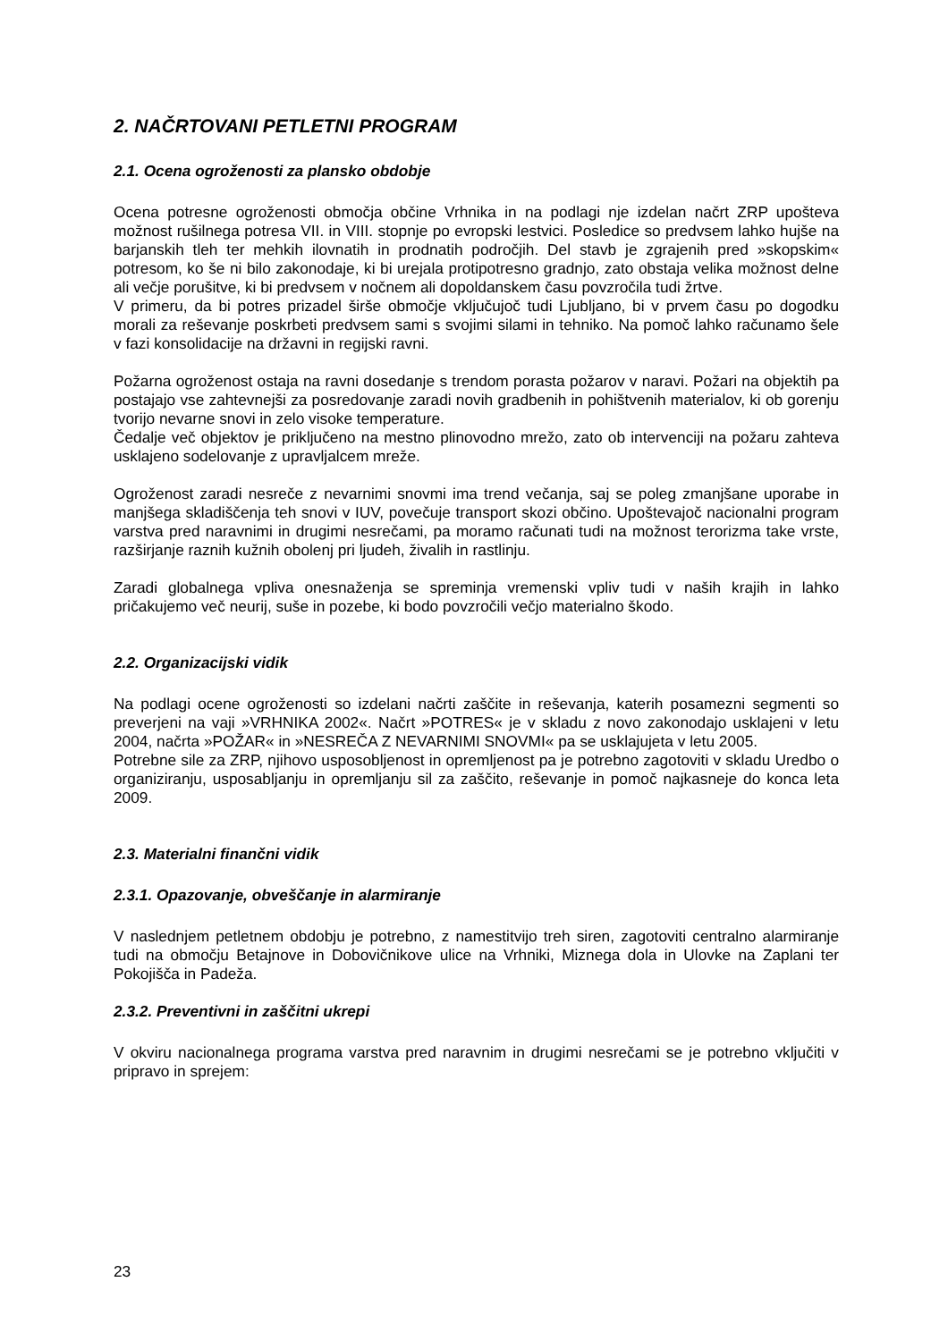2. NAČRTOVANI PETLETNI PROGRAM
2.1. Ocena ogroženosti za plansko obdobje
Ocena potresne ogroženosti območja občine Vrhnika in na podlagi nje izdelan načrt ZRP upošteva možnost rušilnega potresa VII. in VIII. stopnje po evropski lestvici. Posledice so predvsem lahko hujše na barjanskih tleh ter mehkih ilovnatih in prodnatih področjih. Del stavb je zgrajenih pred »skopskim« potresom, ko še ni bilo zakonodaje, ki bi urejala protipotresno gradnjo, zato obstaja velika možnost delne ali večje porušitve, ki bi predvsem v nočnem ali dopoldanskem času povzročila tudi žrtve.
V primeru, da bi potres prizadel širše območje vključujoč tudi Ljubljano, bi v prvem času po dogodku morali za reševanje poskrbeti predvsem sami s svojimi silami in tehniko. Na pomoč lahko računamo šele v fazi konsolidacije na državni in regijski ravni.
Požarna ogroženost ostaja na ravni dosedanje s trendom porasta požarov v naravi. Požari na objektih pa postajajo vse zahtevnejši za posredovanje zaradi novih gradbenih in pohištvenih materialov, ki ob gorenju tvorijo nevarne snovi in zelo visoke temperature.
Čedalje več objektov je priključeno na mestno plinovodno mrežo, zato ob intervenciji na požaru zahteva usklajeno sodelovanje z upravljalcem mreže.
Ogroženost zaradi nesreče z nevarnimi snovmi ima trend večanja, saj se poleg zmanjšane uporabe in manjšega skladiščenja teh snovi v IUV, povečuje transport skozi občino. Upoštevajoč nacionalni program varstva pred naravnimi in drugimi nesrečami, pa moramo računati tudi na možnost terorizma take vrste, razširjanje raznih kužnih obolenj pri ljudeh, živalih in rastlinju.
Zaradi globalnega vpliva onesnaženja se spreminja vremenski vpliv tudi v naših krajih in lahko pričakujemo več neurij, suše in pozebe, ki bodo povzročili večjo materialno škodo.
2.2. Organizacijski vidik
Na podlagi ocene ogroženosti so izdelani načrti zaščite in reševanja, katerih posamezni segmenti so preverjeni na vaji »VRHNIKA 2002«. Načrt »POTRES« je v skladu z novo zakonodajo usklajeni v letu 2004, načrta »POŽAR« in »NESREČA Z NEVARNIMI SNOVMI« pa se usklajujeta v letu 2005.
Potrebne sile za ZRP, njihovo usposobljenost in opremljenost pa je potrebno zagotoviti v skladu Uredbo o organiziranju, usposabljanju in opremljanju sil za zaščito, reševanje in pomoč najkasneje do konca leta 2009.
2.3. Materialni finančni vidik
2.3.1. Opazovanje, obveščanje in alarmiranje
V naslednjem petletnem obdobju je potrebno, z namestitvijo treh siren, zagotoviti centralno alarmiranje tudi na območju Betajnove in Dobovičnikove ulice na Vrhniki, Miznega dola in Ulovke na Zaplani ter Pokojišča in Padeža.
2.3.2. Preventivni in zaščitni ukrepi
V okviru nacionalnega programa varstva pred naravnim in drugimi nesrečami se je potrebno vključiti v pripravo in sprejem:
23